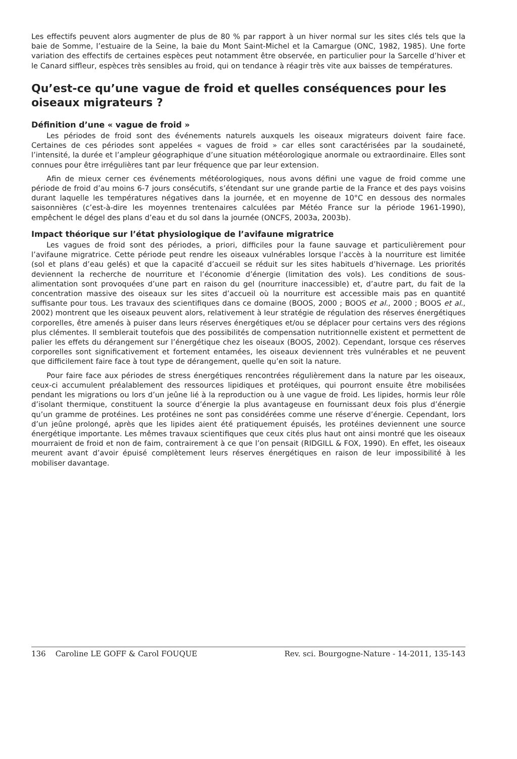Les effectifs peuvent alors augmenter de plus de 80 % par rapport à un hiver normal sur les sites clés tels que la baie de Somme, l’estuaire de la Seine, la baie du Mont Saint-Michel et la Camargue (ONC, 1982, 1985). Une forte variation des effectifs de certaines espèces peut notamment être observée, en particulier pour la Sarcelle d’hiver et le Canard siffleur, espèces très sensibles au froid, qui on tendance à réagir très vite aux baisses de températures.
Qu’est-ce qu’une vague de froid et quelles conséquences pour les oiseaux migrateurs ?
Définition d’une « vague de froid »
Les périodes de froid sont des événements naturels auxquels les oiseaux migrateurs doivent faire face. Certaines de ces périodes sont appelées « vagues de froid » car elles sont caractérisées par la soudaineté, l’intensité, la durée et l’ampleur géographique d’une situation météorologique anormale ou extraordinaire. Elles sont connues pour être irrégulières tant par leur fréquence que par leur extension.
Afin de mieux cerner ces événements météorologiques, nous avons défini une vague de froid comme une période de froid d’au moins 6-7 jours consécutifs, s’étendant sur une grande partie de la France et des pays voisins durant laquelle les températures négatives dans la journée, et en moyenne de 10°C en dessous des normales saisonnières (c’est-à-dire les moyennes trentenaires calculées par Météo France sur la période 1961-1990), empêchent le dégel des plans d’eau et du sol dans la journée (ONCFS, 2003a, 2003b).
Impact théorique sur l’état physiologique de l’avifaune migratrice
Les vagues de froid sont des périodes, a priori, difficiles pour la faune sauvage et particulièrement pour l’avifaune migratrice. Cette période peut rendre les oiseaux vulnérables lorsque l’accès à la nourriture est limitée (sol et plans d’eau gelés) et que la capacité d’accueil se réduit sur les sites habituels d’hivernage. Les priorités deviennent la recherche de nourriture et l’économie d’énergie (limitation des vols). Les conditions de sous-alimentation sont provoquées d’une part en raison du gel (nourriture inaccessible) et, d’autre part, du fait de la concentration massive des oiseaux sur les sites d’accueil où la nourriture est accessible mais pas en quantité suffisante pour tous. Les travaux des scientifiques dans ce domaine (BOOS, 2000 ; BOOS et al., 2000 ; BOOS et al., 2002) montrent que les oiseaux peuvent alors, relativement à leur stratégie de régulation des réserves énergétiques corporelles, être amenés à puiser dans leurs réserves énergétiques et/ou se déplacer pour certains vers des régions plus clémentes. Il semblerait toutefois que des possibilités de compensation nutritionnelle existent et permettent de palier les effets du dérangement sur l’énergétique chez les oiseaux (BOOS, 2002). Cependant, lorsque ces réserves corporelles sont significativement et fortement entamées, les oiseaux deviennent très vulnérables et ne peuvent que difficilement faire face à tout type de dérangement, quelle qu’en soit la nature.
Pour faire face aux périodes de stress énergétiques rencontrées régulièrement dans la nature par les oiseaux, ceux-ci accumulent préalablement des ressources lipidiques et protéiques, qui pourront ensuite être mobilisées pendant les migrations ou lors d’un jeûne lié à la reproduction ou à une vague de froid. Les lipides, hormis leur rôle d’isolant thermique, constituent la source d’énergie la plus avantageuse en fournissant deux fois plus d’énergie qu’un gramme de protéines. Les protéines ne sont pas considérées comme une réserve d’énergie. Cependant, lors d’un jeûne prolongé, après que les lipides aient été pratiquement épuisés, les protéines deviennent une source énergétique importante. Les mêmes travaux scientifiques que ceux cités plus haut ont ainsi montré que les oiseaux mourraient de froid et non de faim, contrairement à ce que l’on pensait (RIDGILL & FOX, 1990). En effet, les oiseaux meurent avant d’avoir épuisé complètement leurs réserves énergétiques en raison de leur impossibilité à les mobiliser davantage.
136 Caroline LE GOFF & Carol FOUQUE Rev. sci. Bourgogne-Nature - 14-2011, 135-143